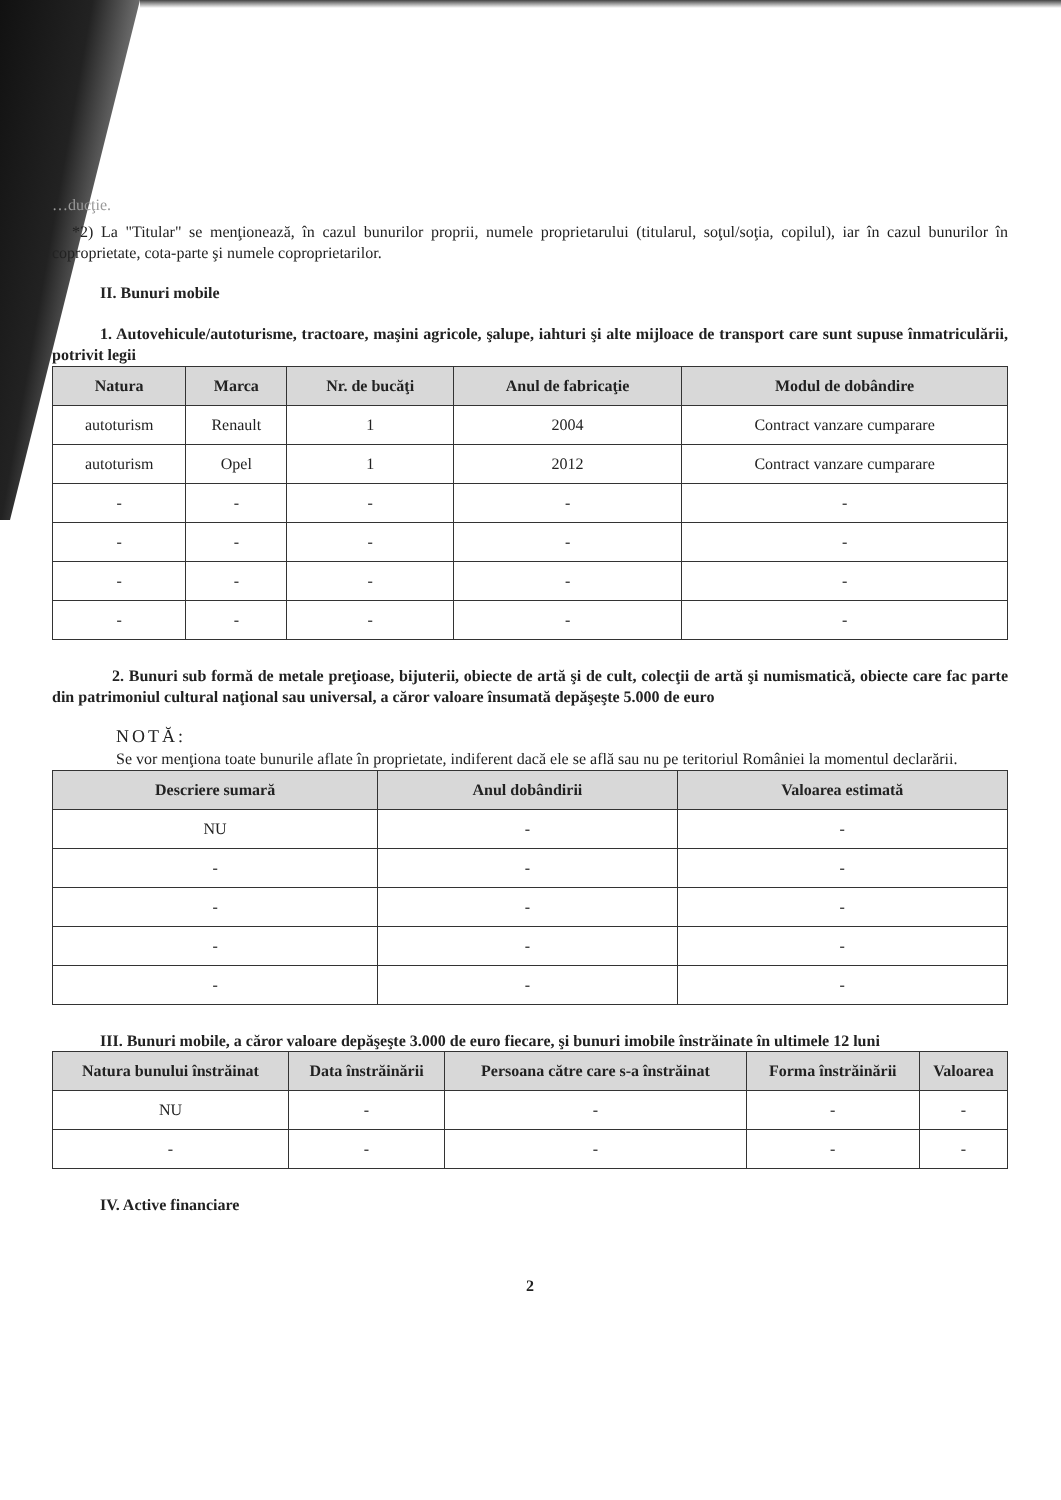…ducţie.
*2) La "Titular" se menţionează, în cazul bunurilor proprii, numele proprietarului (titularul, soţul/soţia, copilul), iar în cazul bunurilor în coproprietate, cota-parte şi numele coproprietarilor.
II. Bunuri mobile
1. Autovehicule/autoturisme, tractoare, maşini agricole, şalupe, iahturi şi alte mijloace de transport care sunt supuse înmatriculării, potrivit legii
| Natura | Marca | Nr. de bucăţi | Anul de fabricaţie | Modul de dobândire |
| --- | --- | --- | --- | --- |
| autoturism | Renault | 1 | 2004 | Contract vanzare cumparare |
| autoturism | Opel | 1 | 2012 | Contract vanzare cumparare |
| - | - | - | - | - |
| - | - | - | - | - |
| - | - | - | - | - |
| - | - | - | - | - |
2. Bunuri sub formă de metale preţioase, bijuterii, obiecte de artă şi de cult, colecţii de artă şi numismatică, obiecte care fac parte din patrimoniul cultural naţional sau universal, a căror valoare însumată depăşeşte 5.000 de euro
NOTĂ:
Se vor menţiona toate bunurile aflate în proprietate, indiferent dacă ele se află sau nu pe teritoriul României la momentul declarării.
| Descriere sumară | Anul dobândirii | Valoarea estimată |
| --- | --- | --- |
| NU | - | - |
| - | - | - |
| - | - | - |
| - | - | - |
| - | - | - |
III. Bunuri mobile, a căror valoare depăşeşte 3.000 de euro fiecare, şi bunuri imobile înstrăinate în ultimele 12 luni
| Natura bunului înstrăinat | Data înstrăinării | Persoana către care s-a înstrăinat | Forma înstrăinării | Valoarea |
| --- | --- | --- | --- | --- |
| NU | - | - | - | - |
| - | - | - | - | - |
IV. Active financiare
2